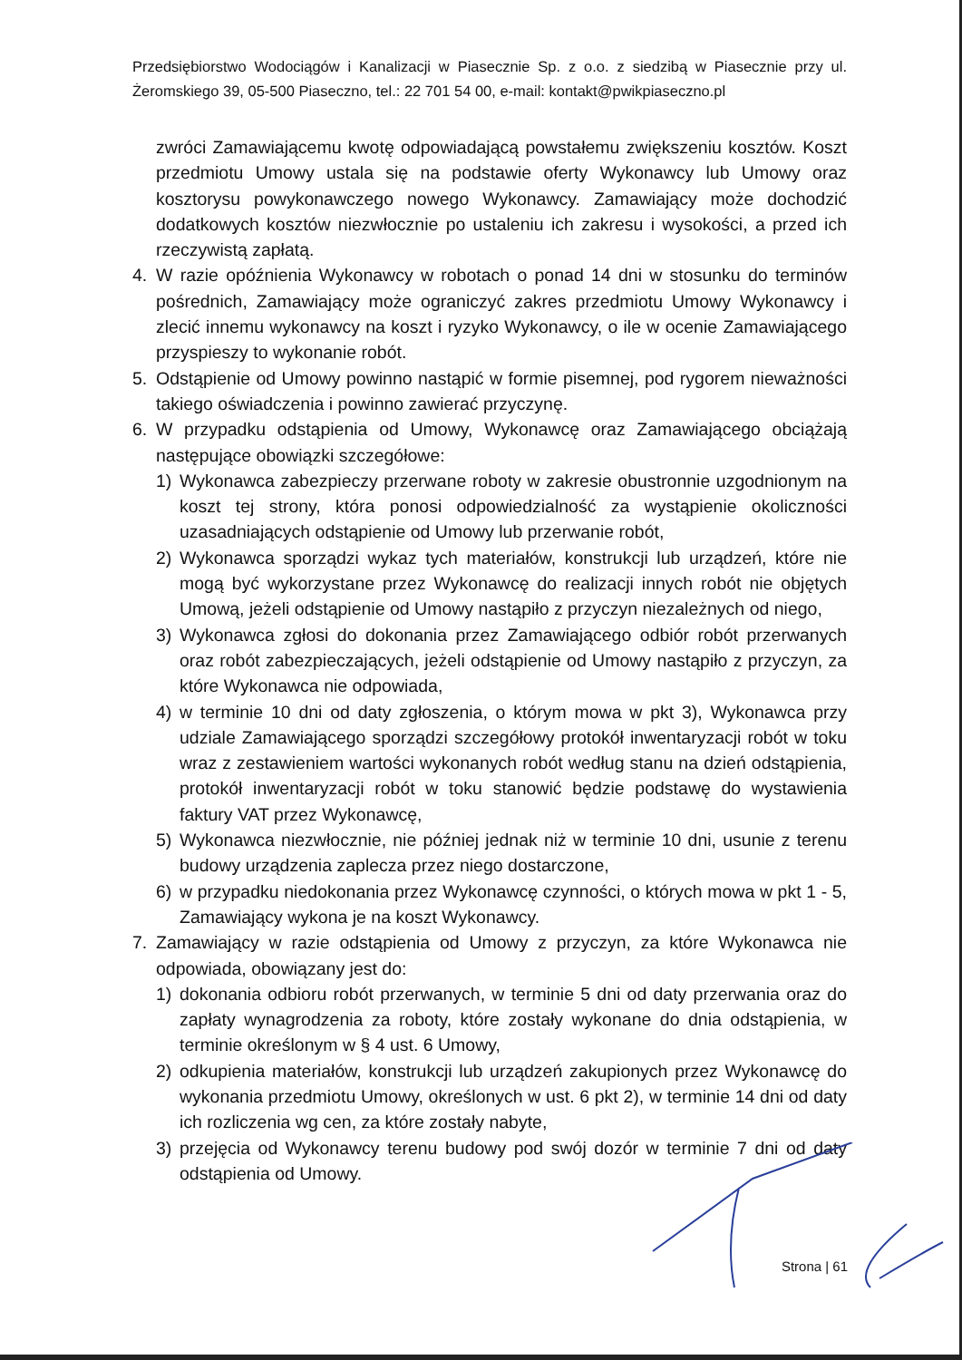Przedsiębiorstwo Wodociągów i Kanalizacji w Piasecznie Sp. z o.o. z siedzibą w Piasecznie przy ul. Żeromskiego 39, 05-500 Piaseczno, tel.: 22 701 54 00, e-mail: kontakt@pwikpiaseczno.pl
zwróci Zamawiającemu kwotę odpowiadającą powstałemu zwiększeniu kosztów. Koszt przedmiotu Umowy ustala się na podstawie oferty Wykonawcy lub Umowy oraz kosztorysu powykonawczego nowego Wykonawcy. Zamawiający może dochodzić dodatkowych kosztów niezwłocznie po ustaleniu ich zakresu i wysokości, a przed ich rzeczywistą zapłatą.
4. W razie opóźnienia Wykonawcy w robotach o ponad 14 dni w stosunku do terminów pośrednich, Zamawiający może ograniczyć zakres przedmiotu Umowy Wykonawcy i zlecić innemu wykonawcy na koszt i ryzyko Wykonawcy, o ile w ocenie Zamawiającego przyspieszy to wykonanie robót.
5. Odstąpienie od Umowy powinno nastąpić w formie pisemnej, pod rygorem nieważności takiego oświadczenia i powinno zawierać przyczynę.
6. W przypadku odstąpienia od Umowy, Wykonawcę oraz Zamawiającego obciążają następujące obowiązki szczegółowe:
1) Wykonawca zabezpieczy przerwane roboty w zakresie obustronnie uzgodnionym na koszt tej strony, która ponosi odpowiedzialność za wystąpienie okoliczności uzasadniających odstąpienie od Umowy lub przerwanie robót,
2) Wykonawca sporządzi wykaz tych materiałów, konstrukcji lub urządzeń, które nie mogą być wykorzystane przez Wykonawcę do realizacji innych robót nie objętych Umową, jeżeli odstąpienie od Umowy nastąpiło z przyczyn niezależnych od niego,
3) Wykonawca zgłosi do dokonania przez Zamawiającego odbiór robót przerwanych oraz robót zabezpieczających, jeżeli odstąpienie od Umowy nastąpiło z przyczyn, za które Wykonawca nie odpowiada,
4) w terminie 10 dni od daty zgłoszenia, o którym mowa w pkt 3), Wykonawca przy udziale Zamawiającego sporządzi szczegółowy protokół inwentaryzacji robót w toku wraz z zestawieniem wartości wykonanych robót według stanu na dzień odstąpienia, protokół inwentaryzacji robót w toku stanowić będzie podstawę do wystawienia faktury VAT przez Wykonawcę,
5) Wykonawca niezwłocznie, nie później jednak niż w terminie 10 dni, usunie z terenu budowy urządzenia zaplecza przez niego dostarczone,
6) w przypadku niedokonania przez Wykonawcę czynności, o których mowa w pkt 1 - 5, Zamawiający wykona je na koszt Wykonawcy.
7. Zamawiający w razie odstąpienia od Umowy z przyczyn, za które Wykonawca nie odpowiada, obowiązany jest do:
1) dokonania odbioru robót przerwanych, w terminie 5 dni od daty przerwania oraz do zapłaty wynagrodzenia za roboty, które zostały wykonane do dnia odstąpienia, w terminie określonym w § 4 ust. 6 Umowy,
2) odkupienia materiałów, konstrukcji lub urządzeń zakupionych przez Wykonawcę do wykonania przedmiotu Umowy, określonych w ust. 6 pkt 2), w terminie 14 dni od daty ich rozliczenia wg cen, za które zostały nabyte,
3) przejęcia od Wykonawcy terenu budowy pod swój dozór w terminie 7 dni od daty odstąpienia od Umowy.
Strona | 61